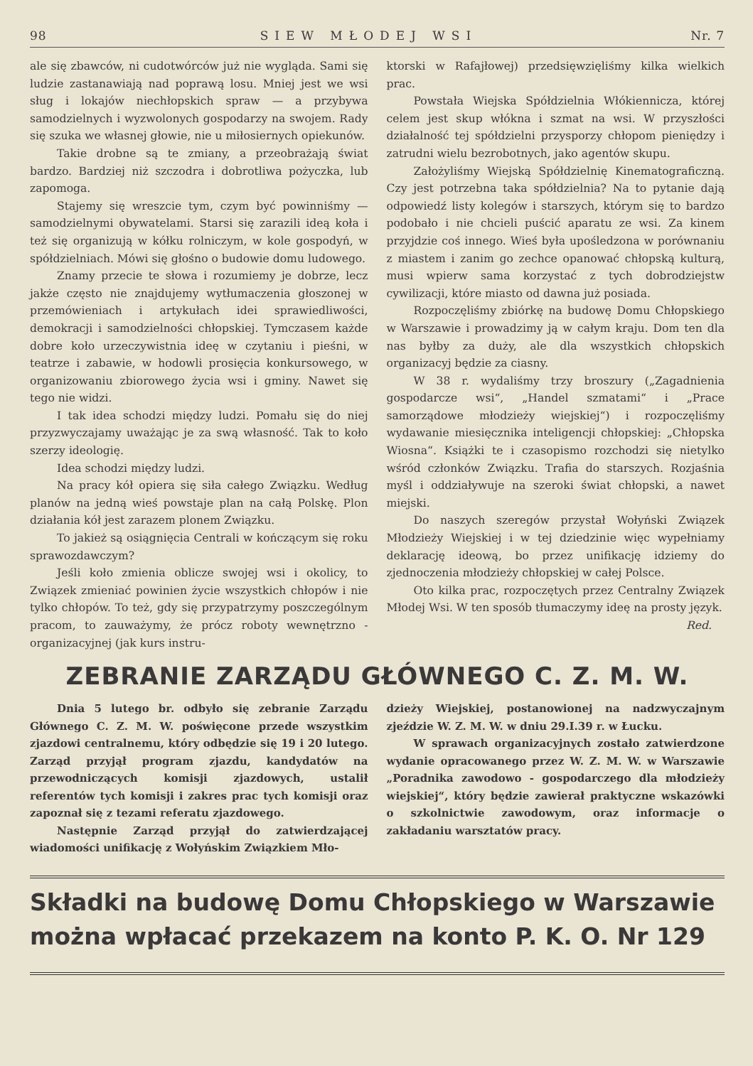98 SIEW MŁODEJ WSI Nr. 7
ale się zbawców, ni cudotwórców już nie wygląda. Sami się ludzie zastanawiają nad poprawą losu. Mniej jest we wsi sług i lokajów niechłopskich spraw — a przybywa samodzielnych i wyzwolonych gospodarzy na swojem. Rady się szuka we własnej głowie, nie u miłosiernych opiekunów.
Takie drobne są te zmiany, a przeobrażają świat bardzo. Bardziej niż szczodra i dobrotliwa pożyczka, lub zapomoga.
Stajemy się wreszcie tym, czym być powinniśmy — samodzielnymi obywatelami. Starsi się zarazili ideą koła i też się organizują w kółku rolniczym, w kole gospodyń, w spółdzielniach. Mówi się głośno o budowie domu ludowego.
Znamy przecie te słowa i rozumiemy je dobrze, lecz jakże często nie znajdujemy wytłumaczenia głoszonej w przemówieniach i artykułach idei sprawiedliwości, demokracji i samodzielności chłopskiej. Tymczasem każde dobre koło urzeczywistnia ideę w czytaniu i pieśni, w teatrze i zabawie, w hodowli prosięcia konkursowego, w organizowaniu zbiorowego życia wsi i gminy. Nawet się tego nie widzi.
I tak idea schodzi między ludzi. Pomału się do niej przyzwyczajamy uważając je za swą własność. Tak to koło szerzy ideologię.
Idea schodzi między ludzi.
Na pracy kół opiera się siła całego Związku. Według planów na jedną wieś powstaje plan na całą Polskę. Plon działania kół jest zarazem plonem Związku.
To jakież są osiągnięcia Centrali w kończącym się roku sprawozdawczym?
Jeśli koło zmienia oblicze swojej wsi i okolicy, to Związek zmieniać powinien życie wszystkich chłopów i nie tylko chłopów. To też, gdy się przypatrzymy poszczególnym pracom, to zauważymy, że prócz roboty wewnętrzno - organizacyjnej (jak kurs instru-
ktorski w Rafajłowej) przedsięwzięliśmy kilka wielkich prac.
Powstała Wiejska Spółdzielnia Włókiennicza, której celem jest skup włókna i szmat na wsi. W przyszłości działalność tej spółdzielni przysporzy chłopom pieniędzy i zatrudni wielu bezrobotnych, jako agentów skupu.
Założyliśmy Wiejską Spółdzielnię Kinematograficzną. Czy jest potrzebna taka spółdzielnia? Na to pytanie dają odpowiedź listy kolegów i starszych, którym się to bardzo podobało i nie chcieli puścić aparatu ze wsi. Za kinem przyjdzie coś innego. Wieś była upośledzona w porównaniu z miastem i zanim go zechce opanować chłopską kulturą, musi wpierw sama korzystać z tych dobrodziejstw cywilizacji, które miasto od dawna już posiada.
Rozpoczęliśmy zbiórkę na budowę Domu Chłopskiego w Warszawie i prowadzimy ją w całym kraju. Dom ten dla nas byłby za duży, ale dla wszystkich chłopskich organizacyj będzie za ciasny.
W 38 r. wydaliśmy trzy broszury („Zagadnienia gospodarcze wsi“, „Handel szmatami“ i „Prace samorządowe młodzieży wiejskiej“) i rozpoczęliśmy wydawanie miesięcznika inteligencji chłopskiej: „Chłopska Wiosna“. Książki te i czasopismo rozchodzi się nietylko wśród członków Związku. Trafia do starszych. Rozjaśnia myśl i oddziaływuje na szeroki świat chłopski, a nawet miejski.
Do naszych szeregów przystał Wołyński Związek Młodzieży Wiejskiej i w tej dziedzinie więc wypełniamy deklarację ideową, bo przez unifikację idziemy do zjednoczenia młodzieży chłopskiej w całej Polsce.
Oto kilka prac, rozpoczętych przez Centralny Związek Młodej Wsi. W ten sposób tłumaczymy ideę na prosty język.
Red.
ZEBRANIE ZARZĄDU GŁÓWNEGO C. Z. M. W.
Dnia 5 lutego br. odbyło się zebranie Zarządu Głównego C. Z. M. W. poświęcone przede wszystkim zjazdowi centralnemu, który odbędzie się 19 i 20 lutego. Zarząd przyjął program zjazdu, kandydatów na przewodniczących komisji zjazdowych, ustalił referentów tych komisji i zakres prac tych komisji oraz zapoznał się z tezami referatu zjazdowego.
Następnie Zarząd przyjął do zatwierdzającej wiadomości unifikację z Wołyńskim Związkiem Mło-
dzieży Wiejskiej, postanowionej na nadzwyczajnym zjeździe W. Z. M. W. w dniu 29.I.39 r. w Łucku.
W sprawach organizacyjnych zostało zatwierdzone wydanie opracowanego przez W. Z. M. W. w Warszawie „Poradnika zawodowo - gospodarczego dla młodzieży wiejskiej“, który będzie zawierał praktyczne wskazówki o szkolnictwie zawodowym, oraz informacje o zakładaniu warsztatów pracy.
Składki na budowę Domu Chłopskiego w Warszawie
można wpłacać przekazem na konto P. K. O. Nr 129